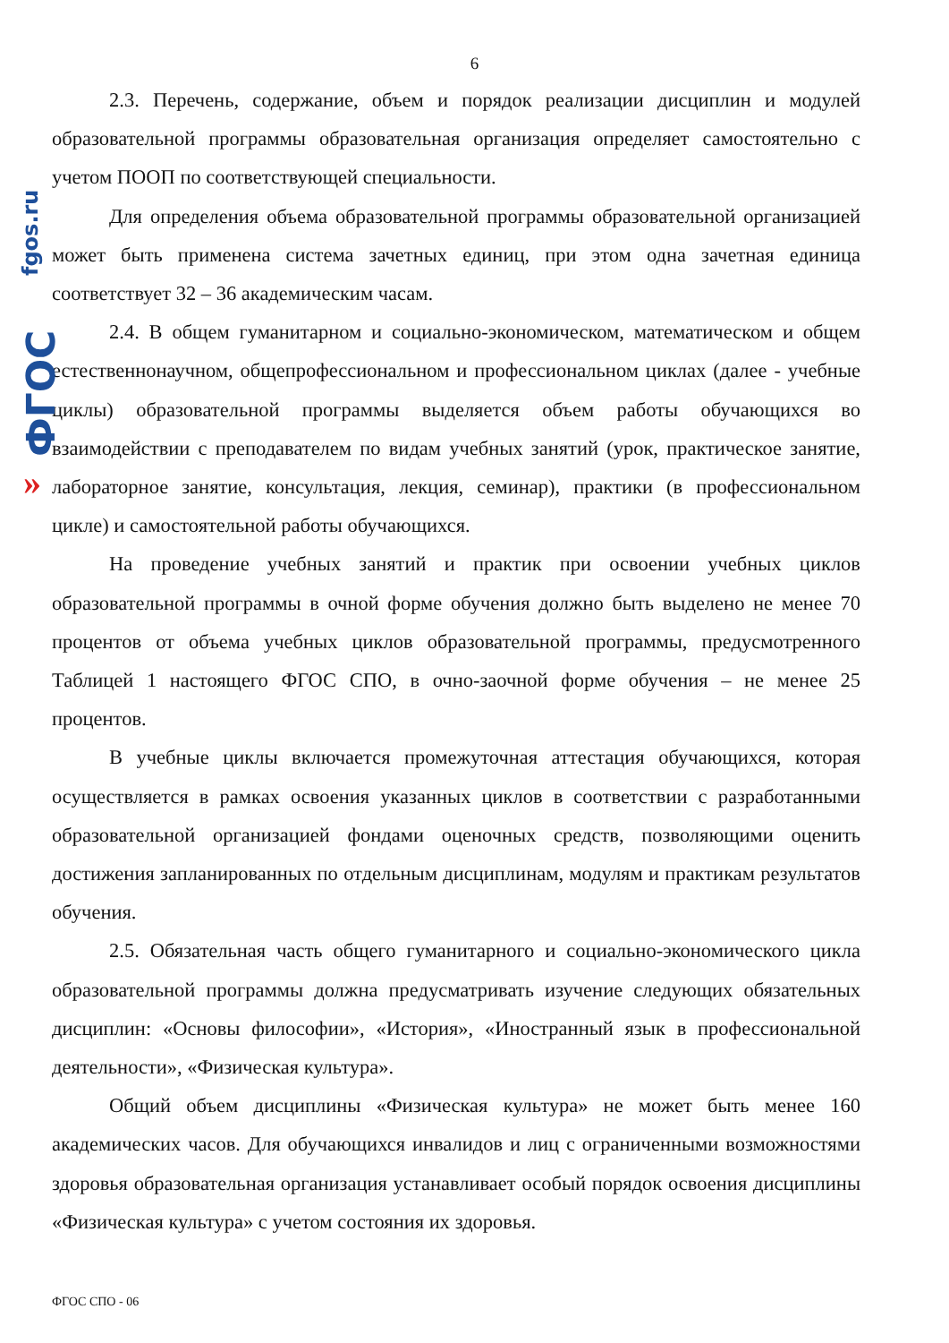fgos.ru
ФГОС
»
6
2.3. Перечень, содержание, объем и порядок реализации дисциплин и модулей образовательной программы образовательная организация определяет самостоятельно с учетом ПООП по соответствующей специальности.
Для определения объема образовательной программы образовательной организацией может быть применена система зачетных единиц, при этом одна зачетная единица соответствует 32 – 36 академическим часам.
2.4. В общем гуманитарном и социально-экономическом, математическом и общем естественнонаучном, общепрофессиональном и профессиональном циклах (далее - учебные циклы) образовательной программы выделяется объем работы обучающихся во взаимодействии с преподавателем по видам учебных занятий (урок, практическое занятие, лабораторное занятие, консультация, лекция, семинар), практики (в профессиональном цикле) и самостоятельной работы обучающихся.
На проведение учебных занятий и практик при освоении учебных циклов образовательной программы в очной форме обучения должно быть выделено не менее 70 процентов от объема учебных циклов образовательной программы, предусмотренного Таблицей 1 настоящего ФГОС СПО, в очно-заочной форме обучения – не менее 25 процентов.
В учебные циклы включается промежуточная аттестация обучающихся, которая осуществляется в рамках освоения указанных циклов в соответствии с разработанными образовательной организацией фондами оценочных средств, позволяющими оценить достижения запланированных по отдельным дисциплинам, модулям и практикам результатов обучения.
2.5. Обязательная часть общего гуманитарного и социально-экономического цикла образовательной программы должна предусматривать изучение следующих обязательных дисциплин: «Основы философии», «История», «Иностранный язык в профессиональной деятельности», «Физическая культура».
Общий объем дисциплины «Физическая культура» не может быть менее 160 академических часов. Для обучающихся инвалидов и лиц с ограниченными возможностями здоровья образовательная организация устанавливает особый порядок освоения дисциплины «Физическая культура» с учетом состояния их здоровья.
ФГОС СПО - 06